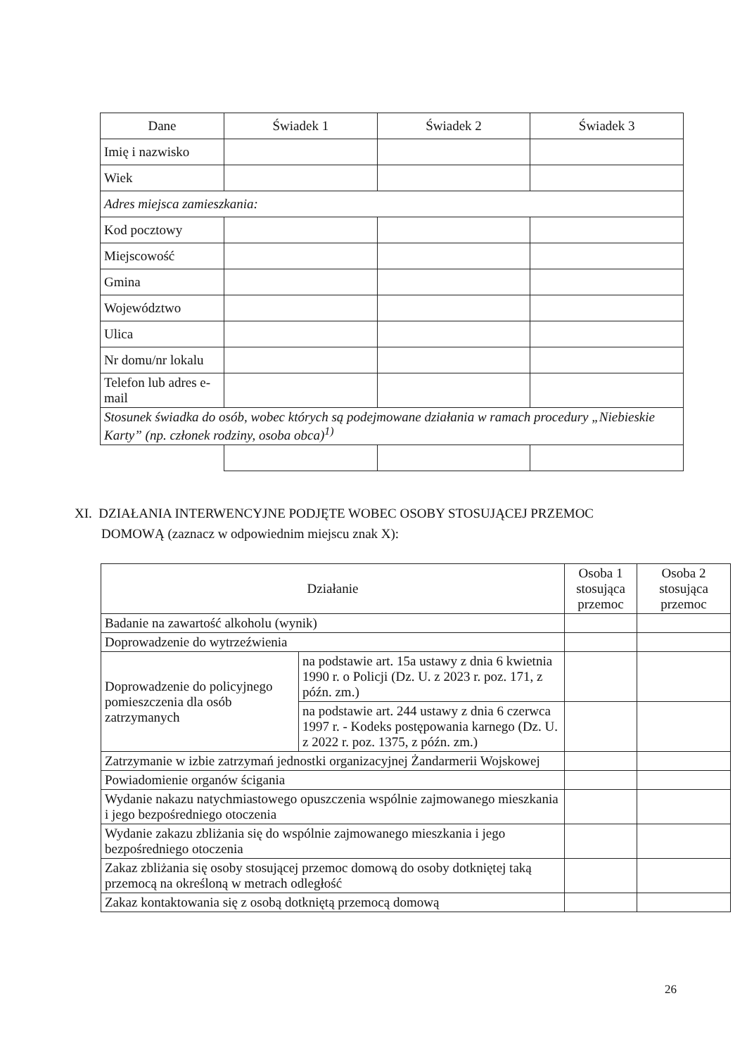| Dane | Świadek 1 | Świadek 2 | Świadek 3 |
| --- | --- | --- | --- |
| Imię i nazwisko | | | |
| Wiek | | | |
| Adres miejsca zamieszkania: | | | |
| Kod pocztowy | | | |
| Miejscowość | | | |
| Gmina | | | |
| Województwo | | | |
| Ulica | | | |
| Nr domu/nr lokalu | | | |
| Telefon lub adres e-mail | | | |
| Stosunek świadka do osób, wobec których są podejmowane działania w ramach procedury „Niebieskie Karty” (np. członek rodziny, osoba obca)<sup>1)</sup> | | | |
XI. DZIAŁANIA INTERWENCYJNE PODJĘTE WOBEC OSOBY STOSUJĄCEJ PRZEMOC
DOMOWĄ (zaznacz w odpowiednim miejscu znak X):
| Działanie | | Osoba 1 stosująca przemoc | Osoba 2 stosująca przemoc |
| --- | --- | --- | --- |
| Badanie na zawartość alkoholu (wynik) | | | |
| Doprowadzenie do wytrzeźwienia | | | |
| Doprowadzenie do policyjnego pomieszczenia dla osób zatrzymanych | na podstawie art. 15a ustawy z dnia 6 kwietnia 1990 r. o Policji (Dz. U. z 2023 r. poz. 171, z późn. zm.) | | |
| | na podstawie art. 244 ustawy z dnia 6 czerwca 1997 r. - Kodeks postępowania karnego (Dz. U. z 2022 r. poz. 1375, z późn. zm.) | | |
| Zatrzymanie w izbie zatrzymań jednostki organizacyjnej Żandarmerii Wojskowej | | | |
| Powiadomienie organów ścigania | | | |
| Wydanie nakazu natychmiastowego opuszczenia wspólnie zajmowanego mieszkania i jego bezpośredniego otoczenia | | | |
| Wydanie zakazu zbliżania się do wspólnie zajmowanego mieszkania i jego bezpośredniego otoczenia | | | |
| Zakaz zbliżania się osoby stosującej przemoc domową do osoby dotkniętej taką przemocą na określoną w metrach odległość | | | |
| Zakaz kontaktowania się z osobą dotkniętą przemocą domową | | | |
26